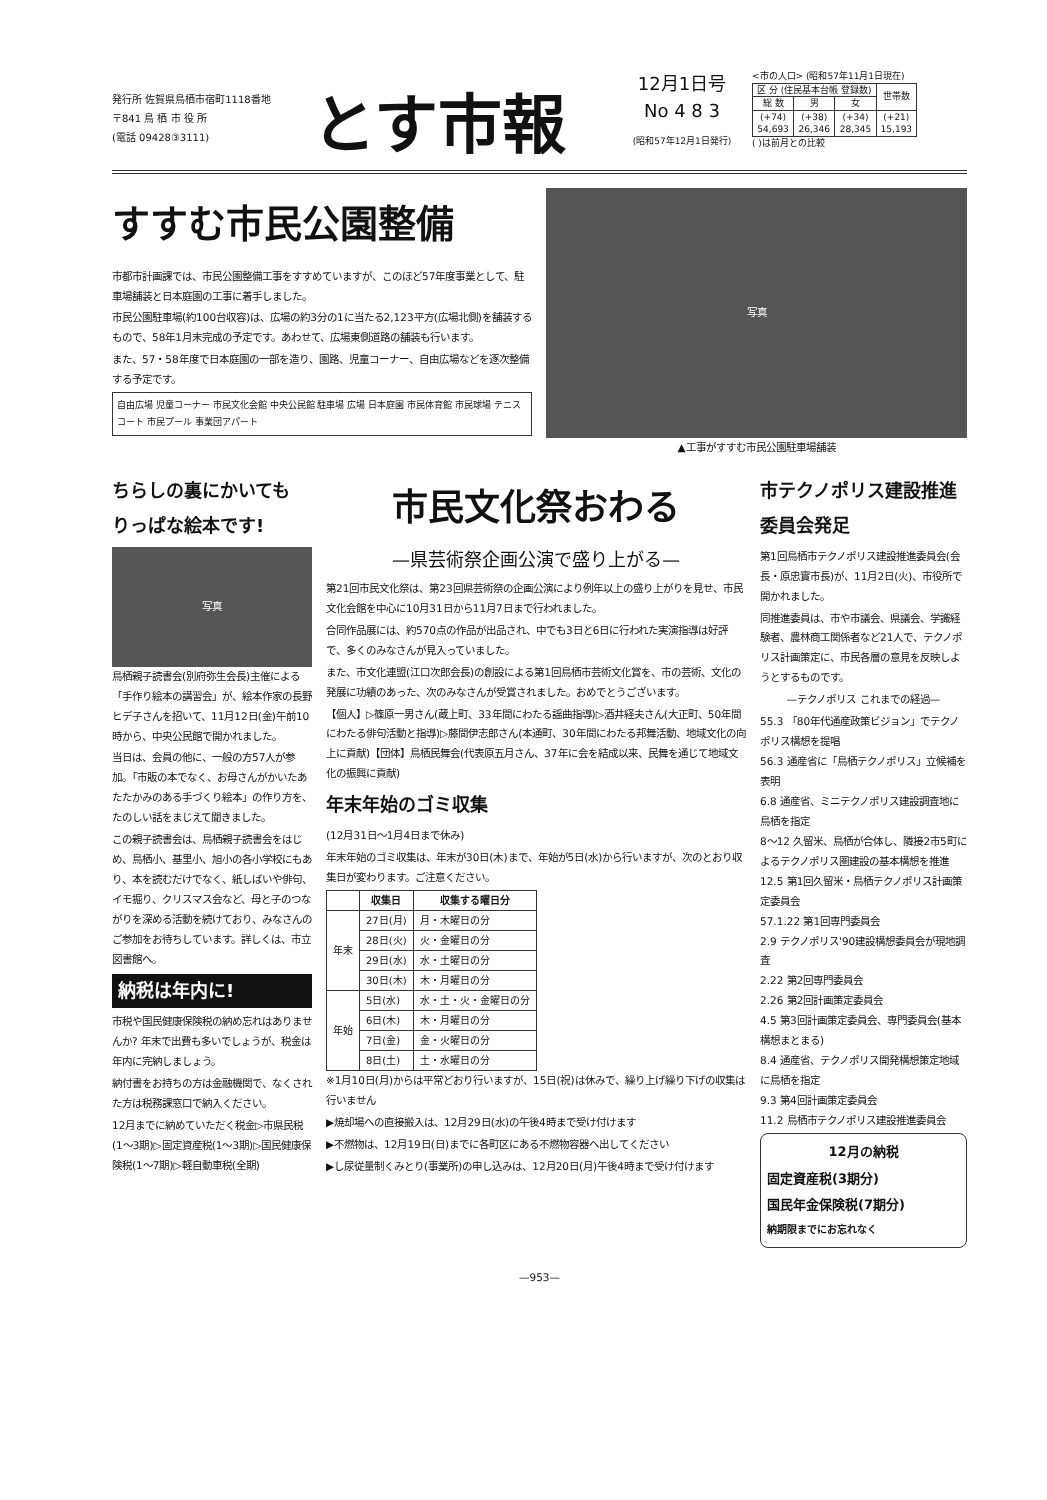発行所 佐賀県鳥栖市宿町1118番地
〒841 鳥 栖 市 役 所
(電話 09428③3111)
とす市報
12月1日号
No 4 8 3
(昭和57年12月1日発行)
<市の人口> (昭和57年11月1日現在)
| 区 分 (住民基本台帳 登録数) | | | 世帯数 |
| 総 数 | 男 | 女 | |
| (+74) 54,693 | (+38) 26,346 | (+34) 28,345 | (+21) 15,193 |
( )は前月との比較
すすむ市民公園整備
市都市計画課では、市民公園整備工事をすすめていますが、このほど57年度事業として、駐車場舗装と日本庭園の工事に着手しました。
市民公園駐車場(約100台収容)は、広場の約3分の1に当たる2,123平方(広場北側)を舗装するもので、58年1月末完成の予定です。あわせて、広場東側道路の舗装も行います。
また、57・58年度で日本庭園の一部を造り、園路、児童コーナー、自由広場などを逐次整備する予定です。
自由広場 児童コーナー 市民文化会館 中央公民館 駐車場 広場 日本庭園 市民体育館 市民球場 テニスコート 市民プール 事業団アパート
写真
▲工事がすすむ市民公園駐車場舗装
ちらしの裏にかいても りっぱな絵本です!
写真
鳥栖親子読書会(別府弥生会長)主催による「手作り絵本の講習会」が、絵本作家の長野ヒデ子さんを招いて、11月12日(金)午前10時から、中央公民館で開かれました。
当日は、会員の他に、一般の方57人が参加。「市販の本でなく、お母さんがかいたあたたかみのある手づくり絵本」の作り方を、たのしい話をまじえて聞きました。
この親子読書会は、鳥栖親子読書会をはじめ、鳥栖小、基里小、旭小の各小学校にもあり、本を読むだけでなく、紙しばいや俳句、イモ掘り、クリスマス会など、母と子のつながりを深める活動を続けており、みなさんのご参加をお待ちしています。詳しくは、市立図書館へ。
納税は年内に!
市税や国民健康保険税の納め忘れはありませんか? 年末で出費も多いでしょうが、税金は年内に完納しましょう。
納付書をお持ちの方は金融機関で、なくされた方は税務課窓口で納入ください。
12月までに納めていただく税金▷市県民税(1～3期)▷固定資産税(1～3期)▷国民健康保険税(1～7期)▷軽自動車税(全期)
市民文化祭おわる
—県芸術祭企画公演で盛り上がる—
第21回市民文化祭は、第23回県芸術祭の企画公演により例年以上の盛り上がりを見せ、市民文化会館を中心に10月31日から11月7日まで行われました。
合同作品展には、約570点の作品が出品され、中でも3日と6日に行われた実演指導は好評で、多くのみなさんが見入っていました。
また、市文化連盟(江口次郎会長)の創設による第1回鳥栖市芸術文化賞を、市の芸術、文化の発展に功績のあった、次のみなさんが受賞されました。おめでとうございます。
【個人】▷篠原一男さん(蔵上町、33年間にわたる謡曲指導)▷酒井経夫さん(大正町、50年間にわたる俳句活動と指導)▷藤間伊志郎さん(本通町、30年間にわたる邦舞活動、地域文化の向上に貢献)【団体】鳥栖民舞会(代表原五月さん、37年に会を結成以来、民舞を通じて地域文化の振興に貢献)
年末年始のゴミ収集
(12月31日～1月4日まで休み)
年末年始のゴミ収集は、年末が30日(木)まで、年始が5日(水)から行いますが、次のとおり収集日が変わります。ご注意ください。
| | 収集日 | 収集する曜日分 |
| --- | --- | --- |
| 年末 | 27日(月) | 月・木曜日の分 |
| | 28日(火) | 火・金曜日の分 |
| | 29日(水) | 水・土曜日の分 |
| | 30日(木) | 木・月曜日の分 |
| 年始 | 5日(水) | 水・土・火・金曜日の分 |
| | 6日(木) | 木・月曜日の分 |
| | 7日(金) | 金・火曜日の分 |
| | 8日(土) | 土・水曜日の分 |
※1月10日(月)からは平常どおり行いますが、15日(祝)は休みで、繰り上げ繰り下げの収集は行いません
▶焼却場への直接搬入は、12月29日(水)の午後4時まで受け付けます
▶不燃物は、12月19日(日)までに各町区にある不燃物容器へ出してください
▶し尿従量制くみとり(事業所)の申し込みは、12月20日(月)午後4時まで受け付けます
市テクノポリス建設推進委員会発足
第1回鳥栖市テクノポリス建設推進委員会(会長・原忠實市長)が、11月2日(火)、市役所で開かれました。
同推進委員は、市や市議会、県議会、学識経験者、農林商工関係者など21人で、テクノポリス計画策定に、市民各層の意見を反映しようとするものです。
—テクノポリス これまでの経過—
55.3 「80年代通産政策ビジョン」でテクノポリス構想を提唱
56.3 通産省に「鳥栖テクノポリス」立候補を表明
6.8 通産省、ミニテクノポリス建設調査地に鳥栖を指定
8～12 久留米、鳥栖が合体し、隣接2市5町によるテクノポリス圏建設の基本構想を推進
12.5 第1回久留米・鳥栖テクノポリス計画策定委員会
57.1.22 第1回専門委員会
2.9 テクノポリス'90建設構想委員会が現地調査
2.22 第2回専門委員会
2.26 第2回計画策定委員会
4.5 第3回計画策定委員会、専門委員会(基本構想まとまる)
8.4 通産省、テクノポリス開発構想策定地域に鳥栖を指定
9.3 第4回計画策定委員会
11.2 鳥栖市テクノポリス建設推進委員会
12月の納税
固定資産税(3期分)
国民年金保険税(7期分)
納期限までにお忘れなく
—953—